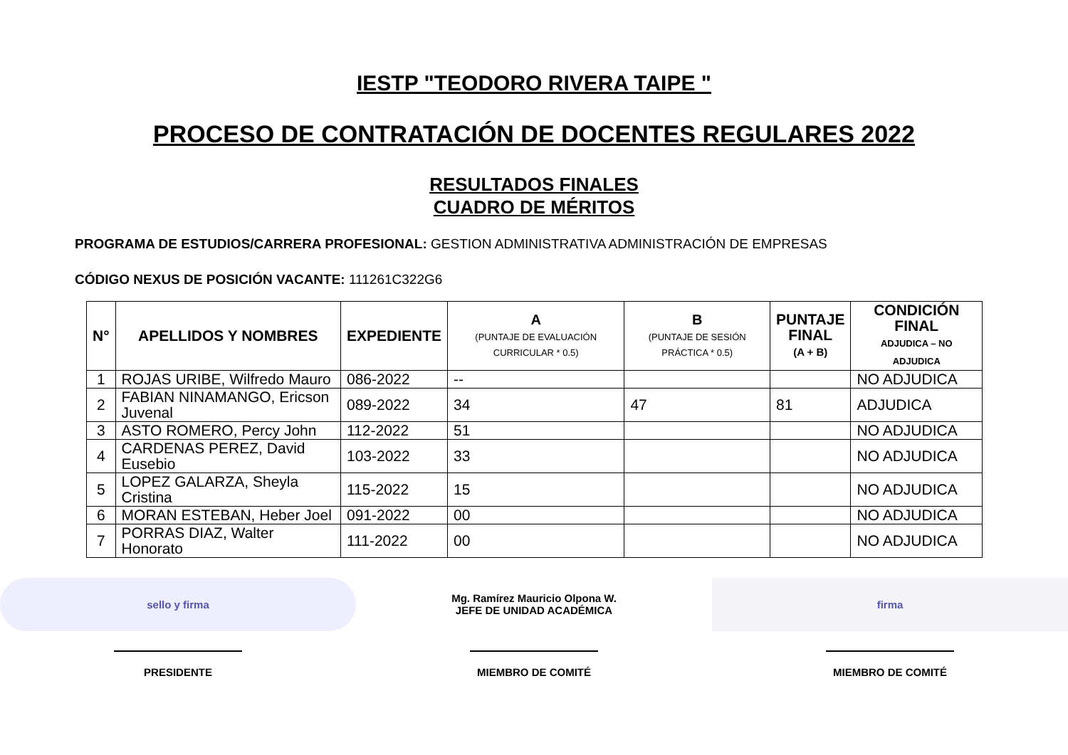IESTP "TEODORO RIVERA TAIPE "
PROCESO DE CONTRATACIÓN DE DOCENTES REGULARES 2022
RESULTADOS FINALES
CUADRO DE MÉRITOS
PROGRAMA DE ESTUDIOS/CARRERA PROFESIONAL: GESTION ADMINISTRATIVA ADMINISTRACIÓN DE EMPRESAS
CÓDIGO NEXUS DE POSICIÓN VACANTE: 111261C322G6
| N° | APELLIDOS Y NOMBRES | EXPEDIENTE | A (PUNTAJE DE EVALUACIÓN CURRICULAR * 0.5) | B (PUNTAJE DE SESIÓN PRÁCTICA * 0.5) | PUNTAJE FINAL (A + B) | CONDICIÓN FINAL ADJUDICA – NO ADJUDICA |
| --- | --- | --- | --- | --- | --- | --- |
| 1 | ROJAS URIBE, Wilfredo Mauro | 086-2022 | -- | | | NO ADJUDICA |
| 2 | FABIAN NINAMANGO, Ericson Juvenal | 089-2022 | 34 | 47 | 81 | ADJUDICA |
| 3 | ASTO ROMERO, Percy John | 112-2022 | 51 | | | NO ADJUDICA |
| 4 | CARDENAS PEREZ, David Eusebio | 103-2022 | 33 | | | NO ADJUDICA |
| 5 | LOPEZ GALARZA, Sheyla Cristina | 115-2022 | 15 | | | NO ADJUDICA |
| 6 | MORAN ESTEBAN, Heber Joel | 091-2022 | 00 | | | NO ADJUDICA |
| 7 | PORRAS DIAZ, Walter Honorato | 111-2022 | 00 | | | NO ADJUDICA |
sello y firma
PRESIDENTE
Mg. Ramírez Mauricio Olpona W.
JEFE DE UNIDAD ACADÉMICA
MIEMBRO DE COMITÉ
firma
MIEMBRO DE COMITÉ